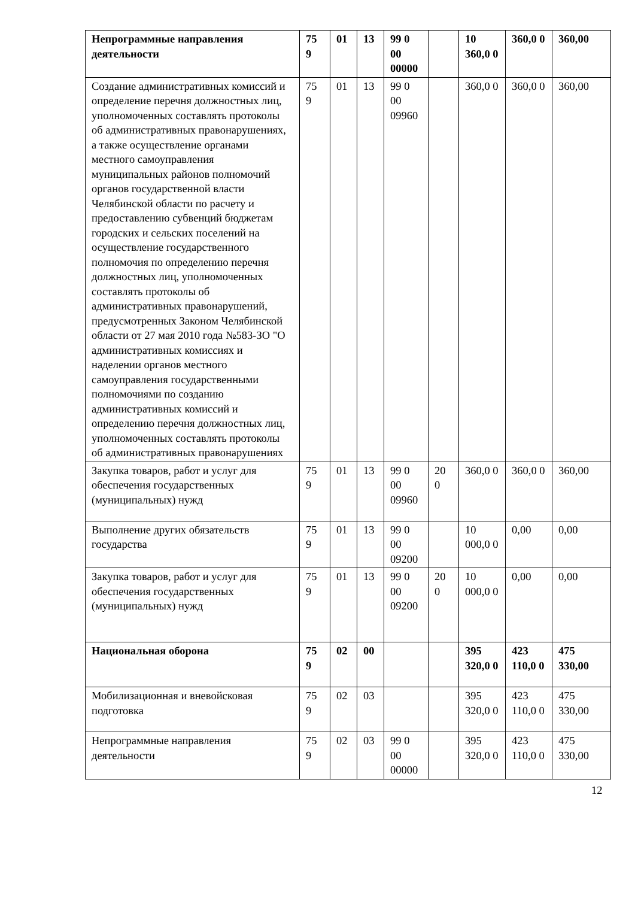| Непрограммные направления деятельности | 75 9 | 01 | 13 | 99 0 00 00000 | | 10 360,0 0 | 360,0 0 | 360,00 |
| Создание административных комиссий и определение перечня должностных лиц, уполномоченных составлять протоколы об административных правонарушениях, а также осуществление органами местного самоуправления муниципальных районов полномочий органов государственной власти Челябинской области по расчету и предоставлению субвенций бюджетам городских и сельских поселений на осуществление государственного полномочия по определению перечня должностных лиц, уполномоченных составлять протоколы об административных правонарушений, предусмотренных Законом Челябинской области от 27 мая 2010 года №583-ЗО "О административных комиссиях и наделении органов местного самоуправления государственными полномочиями по созданию административных комиссий и определению перечня должностных лиц, уполномоченных составлять протоколы об административных правонарушениях | 75 9 | 01 | 13 | 99 0 00 09960 | | 360,0 0 | 360,0 0 | 360,00 |
| Закупка товаров, работ и услуг для обеспечения государственных (муниципальных) нужд | 75 9 | 01 | 13 | 99 0 00 09960 | 20 0 | 360,0 0 | 360,0 0 | 360,00 |
| Выполнение других обязательств государства | 75 9 | 01 | 13 | 99 0 00 09200 | | 10 000,0 0 | 0,00 | 0,00 |
| Закупка товаров, работ и услуг для обеспечения государственных (муниципальных) нужд | 75 9 | 01 | 13 | 99 0 00 09200 | 20 0 | 10 000,0 0 | 0,00 | 0,00 |
| Национальная оборона | 75 9 | 02 | 00 | | | 395 320,0 0 | 423 110,0 0 | 475 330,00 |
| Мобилизационная и вневойсковая подготовка | 75 9 | 02 | 03 | | | 395 320,0 0 | 423 110,0 0 | 475 330,00 |
| Непрограммные направления деятельности | 75 9 | 02 | 03 | 99 0 00 00000 | | 395 320,0 0 | 423 110,0 0 | 475 330,00 |
12